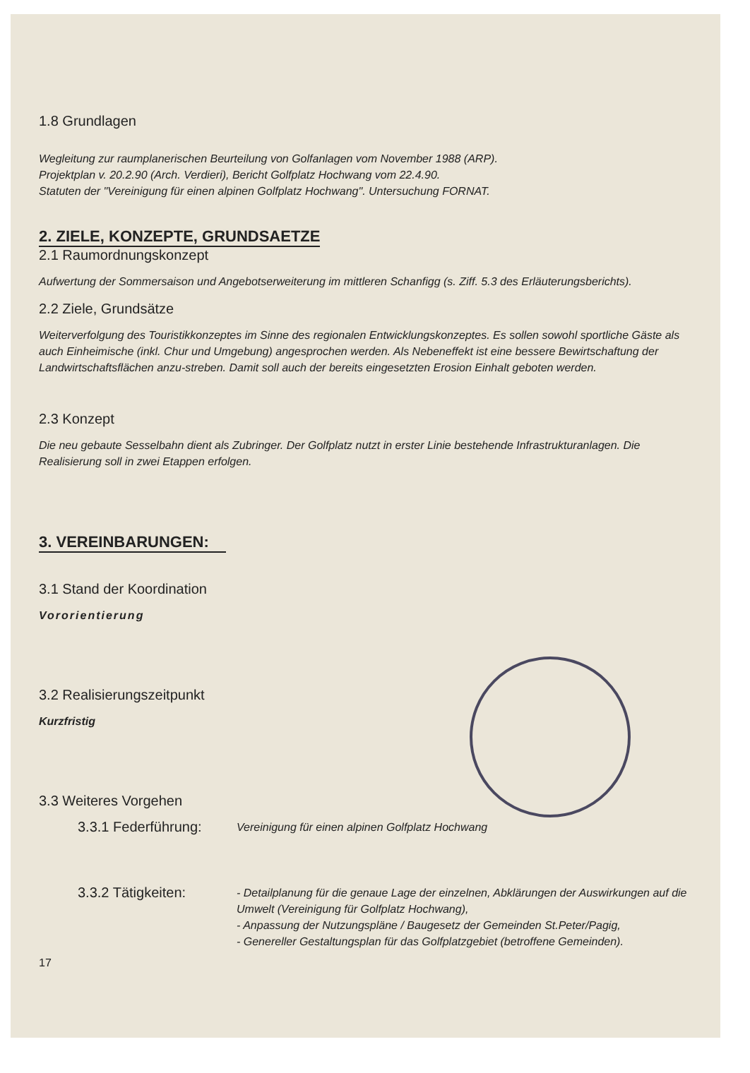1.8 Grundlagen
Wegleitung zur raumplanerischen Beurteilung von Golfanlagen vom November 1988 (ARP).
Projektplan v. 20.2.90 (Arch. Verdieri), Bericht Golfplatz Hochwang vom 22.4.90.
Statuten der "Vereinigung für einen alpinen Golfplatz Hochwang". Untersuchung FORNAT.
2. ZIELE, KONZEPTE, GRUNDSAETZE
2.1 Raumordnungskonzept
Aufwertung der Sommersaison und Angebotserweiterung im mittleren Schanfigg (s. Ziff. 5.3 des Erläuterungsberichts).
2.2 Ziele, Grundsätze
Weiterverfolgung des Touristikkonzeptes im Sinne des regionalen Entwicklungskonzeptes. Es sollen sowohl sportliche Gäste als auch Einheimische (inkl. Chur und Umgebung) angesprochen werden. Als Nebeneffekt ist eine bessere Bewirtschaftung der Landwirtschaftsflächen anzu-streben. Damit soll auch der bereits eingesetzten Erosion Einhalt geboten werden.
2.3 Konzept
Die neu gebaute Sesselbahn dient als Zubringer. Der Golfplatz nutzt in erster Linie bestehende Infrastrukturanlagen. Die Realisierung soll in zwei Etappen erfolgen.
3. VEREINBARUNGEN:
3.1 Stand der Koordination
Vororientierung
3.2 Realisierungszeitpunkt
Kurzfristig
3.3 Weiteres Vorgehen
3.3.1 Federführung:
Vereinigung für einen alpinen Golfplatz Hochwang
3.3.2 Tätigkeiten:
- Detailplanung für die genaue Lage der einzelnen, Abklärungen der Auswirkungen auf die Umwelt (Vereinigung für Golfplatz Hochwang),
- Anpassung der Nutzungspläne / Baugesetz der Gemeinden St.Peter/Pagig,
- Genereller Gestaltungsplan für das Golfplatzgebiet (betroffene Gemeinden).
17